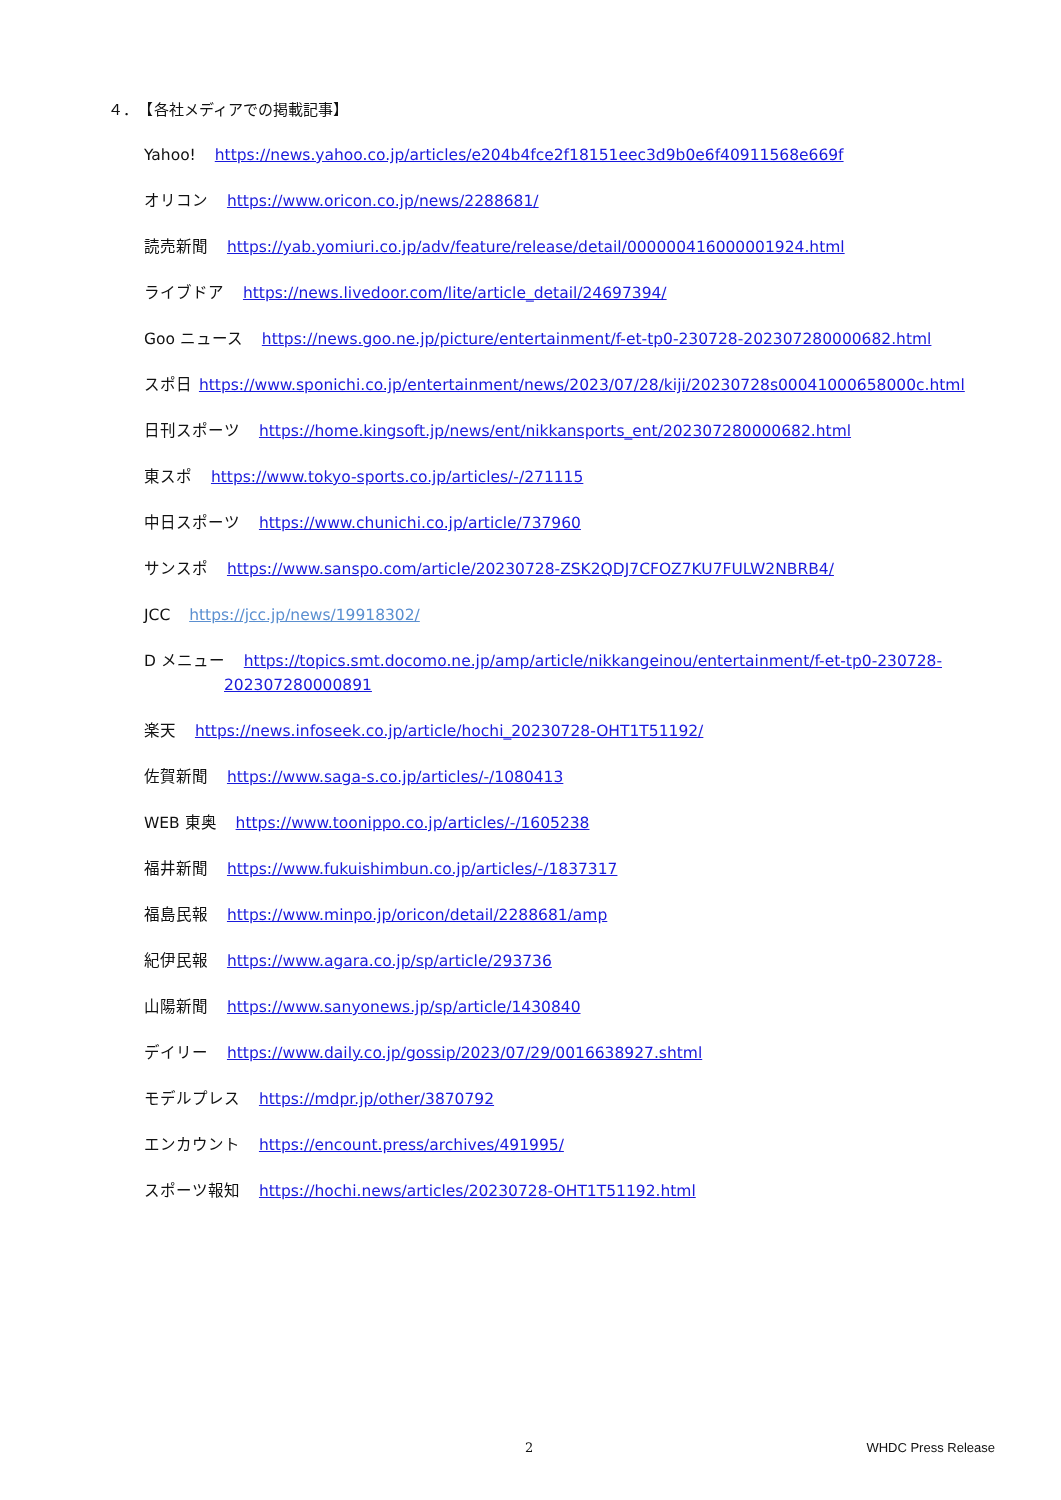４．　【各社メディアでの掲載記事】
Yahoo! https://news.yahoo.co.jp/articles/e204b4fce2f18151eec3d9b0e6f40911568e669f
オリコン https://www.oricon.co.jp/news/2288681/
読売新聞 https://yab.yomiuri.co.jp/adv/feature/release/detail/000000416000001924.html
ライブドア https://news.livedoor.com/lite/article_detail/24697394/
Goo ニュース https://news.goo.ne.jp/picture/entertainment/f-et-tp0-230728-202307280000682.html
スポ日 https://www.sponichi.co.jp/entertainment/news/2023/07/28/kiji/20230728s00041000658000c.html
日刊スポーツ https://home.kingsoft.jp/news/ent/nikkansports_ent/202307280000682.html
東スポ https://www.tokyo-sports.co.jp/articles/-/271115
中日スポーツ https://www.chunichi.co.jp/article/737960
サンスポ https://www.sanspo.com/article/20230728-ZSK2QDJ7CFOZ7KU7FULW2NBRB4/
JCC https://jcc.jp/news/19918302/
D メニュー https://topics.smt.docomo.ne.jp/amp/article/nikkangeinou/entertainment/f-et-tp0-230728-
202307280000891
楽天 https://news.infoseek.co.jp/article/hochi_20230728-OHT1T51192/
佐賀新聞 https://www.saga-s.co.jp/articles/-/1080413
WEB 東奥 https://www.toonippo.co.jp/articles/-/1605238
福井新聞 https://www.fukuishimbun.co.jp/articles/-/1837317
福島民報 https://www.minpo.jp/oricon/detail/2288681/amp
紀伊民報 https://www.agara.co.jp/sp/article/293736
山陽新聞 https://www.sanyonews.jp/sp/article/1430840
デイリー https://www.daily.co.jp/gossip/2023/07/29/0016638927.shtml
モデルプレス https://mdpr.jp/other/3870792
エンカウント https://encount.press/archives/491995/
スポーツ報知 https://hochi.news/articles/20230728-OHT1T51192.html
2 WHDC Press Release